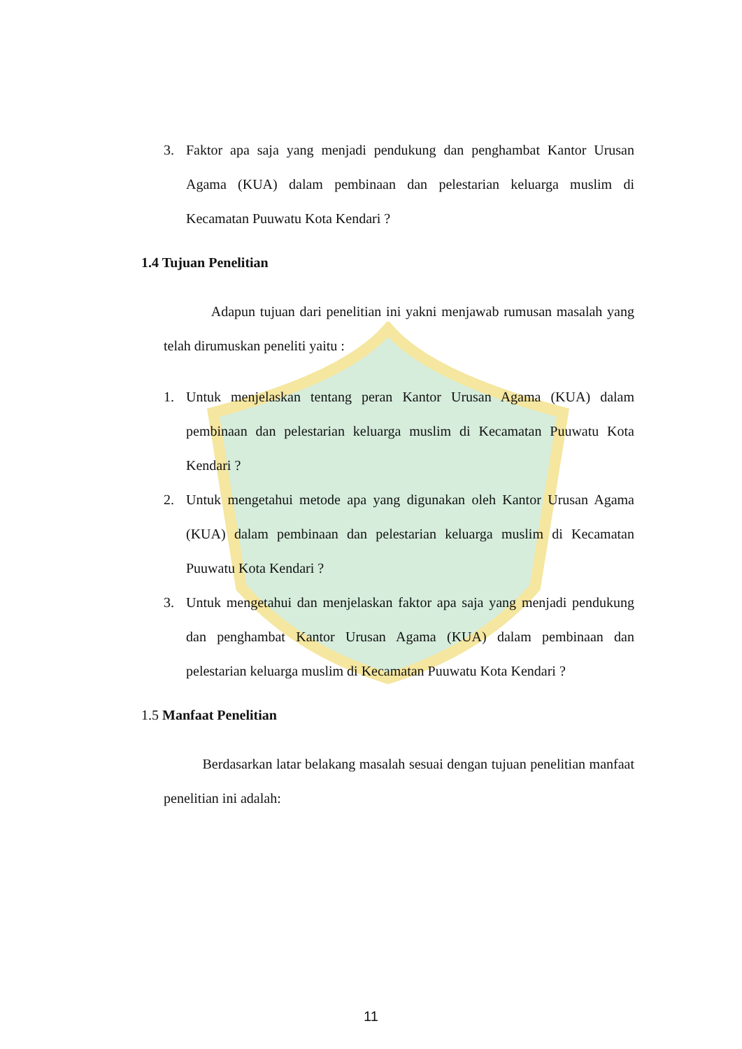3. Faktor apa saja yang menjadi pendukung dan penghambat Kantor Urusan Agama (KUA) dalam pembinaan dan pelestarian keluarga muslim di Kecamatan Puuwatu Kota Kendari ?
1.4 Tujuan Penelitian
Adapun tujuan dari penelitian ini yakni menjawab rumusan masalah yang telah dirumuskan peneliti yaitu :
1. Untuk menjelaskan tentang peran Kantor Urusan Agama (KUA) dalam pembinaan dan pelestarian keluarga muslim di Kecamatan Puuwatu Kota Kendari ?
2. Untuk mengetahui metode apa yang digunakan oleh Kantor Urusan Agama (KUA) dalam pembinaan dan pelestarian keluarga muslim di Kecamatan Puuwatu Kota Kendari ?
3. Untuk mengetahui dan menjelaskan faktor apa saja yang menjadi pendukung dan penghambat Kantor Urusan Agama (KUA) dalam pembinaan dan pelestarian keluarga muslim di Kecamatan Puuwatu Kota Kendari ?
1.5 Manfaat Penelitian
Berdasarkan latar belakang masalah sesuai dengan tujuan penelitian manfaat penelitian ini adalah:
11